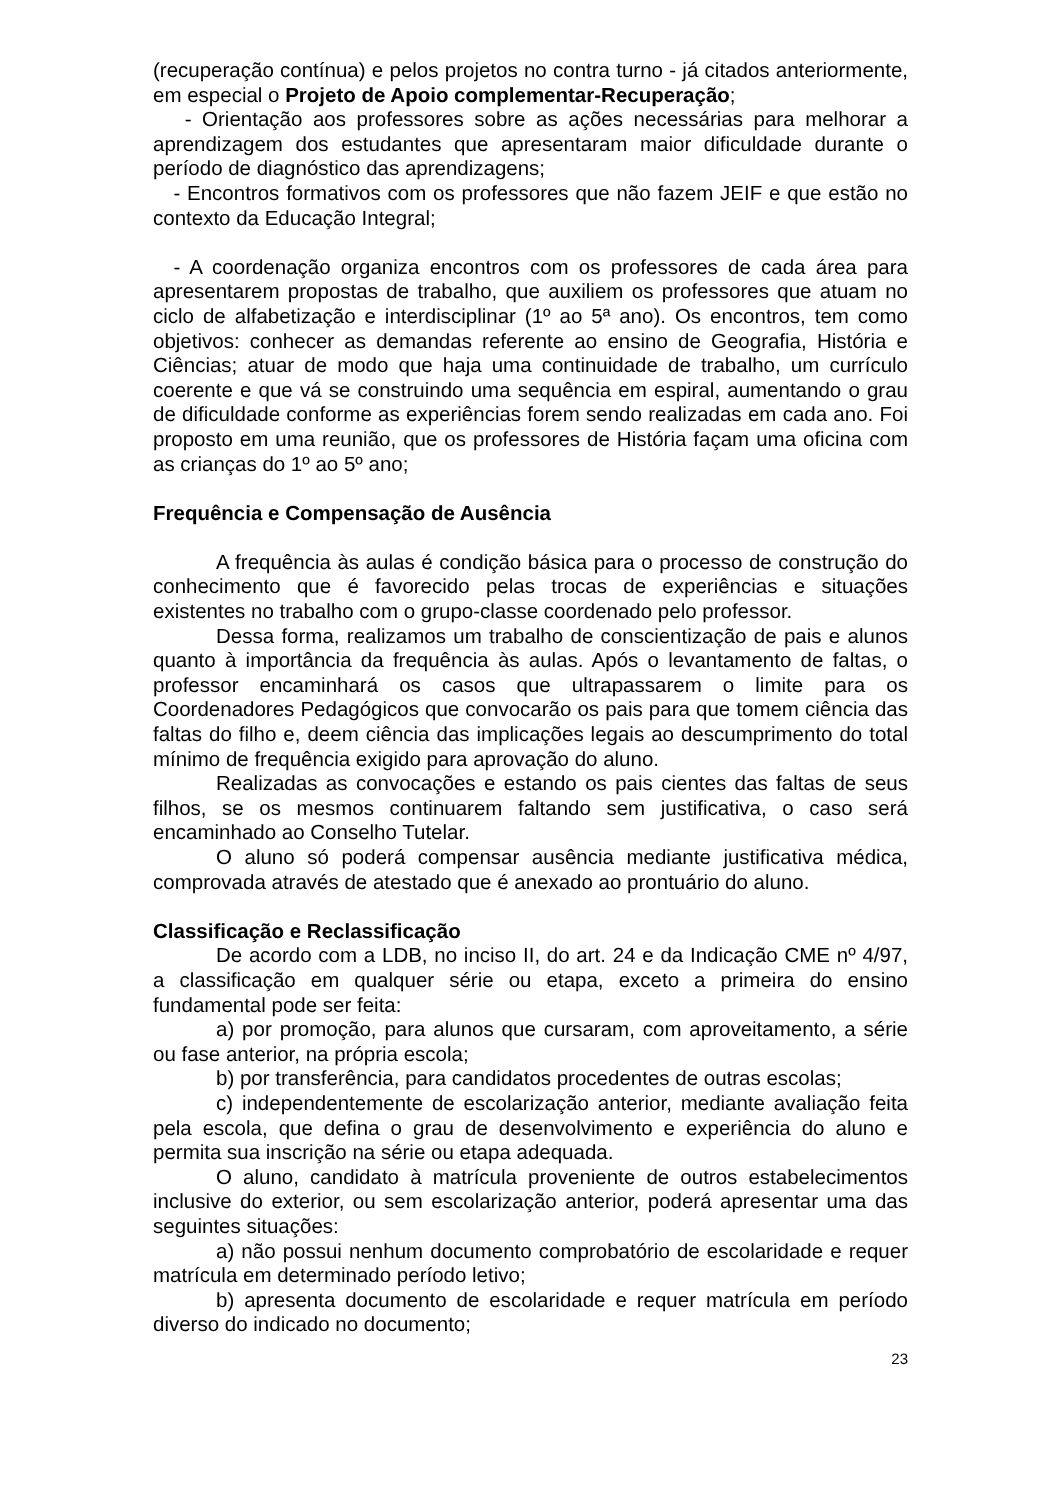(recuperação contínua) e pelos projetos no contra turno - já citados anteriormente, em especial o Projeto de Apoio complementar-Recuperação;
- Orientação aos professores sobre as ações necessárias para melhorar a aprendizagem dos estudantes que apresentaram maior dificuldade durante o período de diagnóstico das aprendizagens;
- Encontros formativos com os professores que não fazem JEIF e que estão no contexto da Educação Integral;
- A coordenação organiza encontros com os professores de cada área para apresentarem propostas de trabalho, que auxiliem os professores que atuam no ciclo de alfabetização e interdisciplinar (1º ao 5ª ano). Os encontros, tem como objetivos: conhecer as demandas referente ao ensino de Geografia, História e Ciências; atuar de modo que haja uma continuidade de trabalho, um currículo coerente e que vá se construindo uma sequência em espiral, aumentando o grau de dificuldade conforme as experiências forem sendo realizadas em cada ano. Foi proposto em uma reunião, que os professores de História façam uma oficina com as crianças do 1º ao 5º ano;
Frequência e Compensação de Ausência
A frequência às aulas é condição básica para o processo de construção do conhecimento que é favorecido pelas trocas de experiências e situações existentes no trabalho com o grupo-classe coordenado pelo professor.
Dessa forma, realizamos um trabalho de conscientização de pais e alunos quanto à importância da frequência às aulas. Após o levantamento de faltas, o professor encaminhará os casos que ultrapassarem o limite para os Coordenadores Pedagógicos que convocarão os pais para que tomem ciência das faltas do filho e, deem ciência das implicações legais ao descumprimento do total mínimo de frequência exigido para aprovação do aluno.
Realizadas as convocações e estando os pais cientes das faltas de seus filhos, se os mesmos continuarem faltando sem justificativa, o caso será encaminhado ao Conselho Tutelar.
O aluno só poderá compensar ausência mediante justificativa médica, comprovada através de atestado que é anexado ao prontuário do aluno.
Classificação e Reclassificação
De acordo com a LDB, no inciso II, do art. 24 e da Indicação CME nº 4/97, a classificação em qualquer série ou etapa, exceto a primeira do ensino fundamental pode ser feita:
a) por promoção, para alunos que cursaram, com aproveitamento, a série ou fase anterior, na própria escola;
b) por transferência, para candidatos procedentes de outras escolas;
c) independentemente de escolarização anterior, mediante avaliação feita pela escola, que defina o grau de desenvolvimento e experiência do aluno e permita sua inscrição na série ou etapa adequada.
O aluno, candidato à matrícula proveniente de outros estabelecimentos inclusive do exterior, ou sem escolarização anterior, poderá apresentar uma das seguintes situações:
a) não possui nenhum documento comprobatório de escolaridade e requer matrícula em determinado período letivo;
b) apresenta documento de escolaridade e requer matrícula em período diverso do indicado no documento;
23